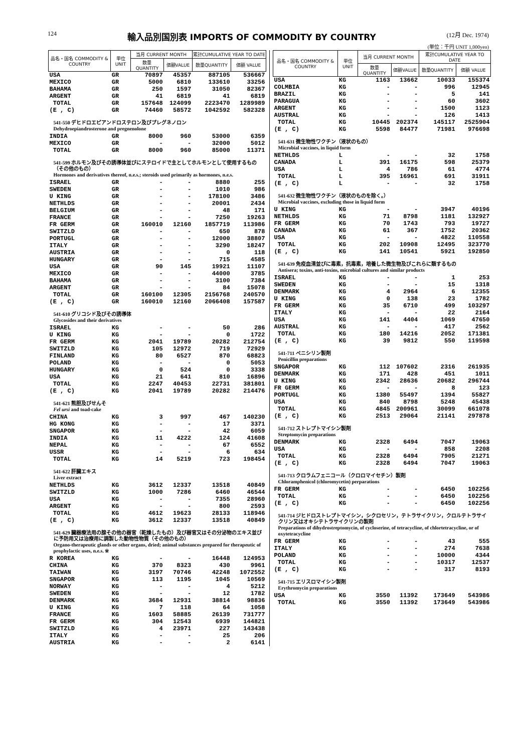124
輸入品別国別表 IMPORTS OF COMMODITY BY COUNTRY
(12月 Dec. 1974)
(単位：千円 UNIT 1,000yen)
| 品名・国名 COMMODITY & COUNTRY | 単位 UNIT | 当月 CURRENT MONTH | | 累計CUMULATIVE YEAR TO DATE | |
| --- | --- | --- | --- | --- | --- |
| | | 数量QUANTITY | 価額VALUE | 数量QUANTITY | 価額 VALUE |
| USA | GR | 70897 | 45357 | 887105 | 536667 |
| MEXICO | GR | 5000 | 6810 | 133610 | 33256 |
| BAHAMA | GR | 250 | 1597 | 31050 | 82367 |
| ARGENT | GR | 41 | 6819 | 41 | 6819 |
| TOTAL | GR | 157648 | 124099 | 2223470 | 1289989 |
| (E , C) | GR | 74460 | 58572 | 1042592 | 582328 |
| 541-550 デヒドロエピアンドロステロン及びプレグネノロン Dehydroepiandrosterone and pregnenolone | | | | | |
| INDIA | GR | 8000 | 960 | 53000 | 6359 |
| MEXICO | GR | - | - | 32000 | 5012 |
| TOTAL | GR | 8000 | 960 | 85000 | 11371 |
| 541-599 ホルモン及びその誘導体並びにステロイドで主としてホルモンとして使用するもの（その他のもの） Hormones and derivatives thereof, n.e.s.; steroids used primarily as hormones, n.e.s. | | | | | |
| ISRAEL | GR | - | - | 8880 | 255 |
| SWEDEN | GR | - | - | 1010 | 986 |
| U KING | GR | - | - | 178100 | 3486 |
| NETHLDS | GR | - | - | 20001 | 2434 |
| BELGIUM | GR | - | - | 48 | 171 |
| FRANCE | GR | - | - | 7250 | 19263 |
| FR GERM | GR | 160010 | 12160 | 1857719 | 113986 |
| SWITZLD | GR | - | - | 650 | 878 |
| PORTUGL | GR | - | - | 12000 | 38807 |
| ITALY | GR | - | - | 3290 | 18247 |
| AUSTRIA | GR | - | - | 0 | 118 |
| HUNGARY | GR | - | - | 715 | 4585 |
| USA | GR | 90 | 145 | 19921 | 11107 |
| MEXICO | GR | - | - | 44000 | 3785 |
| BAHAMA | GR | - | - | 3100 | 7384 |
| ARGENT | GR | - | - | 84 | 15078 |
| TOTAL | GR | 160100 | 12305 | 2156768 | 240570 |
| (E , C) | GR | 160010 | 12160 | 2066408 | 157587 |
| 541-610 グリコシド及びその誘導体 Glycosides and their derivatives | | | | | |
| ISRAEL | KG | - | - | 50 | 286 |
| U KING | KG | - | - | 0 | 1722 |
| FR GERM | KG | 2041 | 19789 | 20282 | 212754 |
| SWITZLD | KG | 105 | 12972 | 719 | 72929 |
| FINLAND | KG | 80 | 6527 | 870 | 68823 |
| POLAND | KG | - | - | 0 | 5053 |
| HUNGARY | KG | 0 | 524 | 0 | 3338 |
| USA | KG | 21 | 641 | 810 | 16896 |
| TOTAL | KG | 2247 | 40453 | 22731 | 381801 |
| (E , C) | KG | 2041 | 19789 | 20282 | 214476 |
| 541-621 熊胆及びせんそ Fel ursi and toad-cake | | | | | |
| CHINA | KG | 3 | 997 | 467 | 140230 |
| HG KONG | KG | - | - | 17 | 3371 |
| SNGAPOR | KG | - | - | 42 | 6059 |
| INDIA | KG | 11 | 4222 | 124 | 41608 |
| NEPAL | KG | - | - | 67 | 6552 |
| USSR | KG | - | - | 6 | 634 |
| TOTAL | KG | 14 | 5219 | 723 | 198454 |
| 541-622 肝臓エキス Liver extract | | | | | |
| NETHLDS | KG | 3612 | 12337 | 13518 | 40849 |
| SWITZLD | KG | 1000 | 7286 | 6460 | 46544 |
| USA | KG | - | - | 7355 | 28960 |
| ARGENT | KG | - | - | 800 | 2593 |
| TOTAL | KG | 4612 | 19623 | 28133 | 118946 |
| (E , C) | KG | 3612 | 12337 | 13518 | 40849 |
| 541-629 臓器療法用の腺その他の器官（乾燥したもの）及び器官又はその分泌物のエキス並びに予防用又は治療用に調製した動物性物質（その他のもの） Organo-therapeutic glands or other organs, dried; animal substances prepared for therapeutic of prophylactic uses, n.e.s. ※ | | | | | |
| R KOREA | KG | - | - | 16448 | 124953 |
| CHINA | KG | 370 | 8323 | 430 | 9961 |
| TAIWAN | KG | 3197 | 70746 | 42248 | 1072552 |
| SNGAPOR | KG | 113 | 1195 | 1045 | 10569 |
| NORWAY | KG | - | - | 4 | 5212 |
| SWEDEN | KG | - | - | 12 | 1782 |
| DENMARK | KG | 3684 | 12931 | 38814 | 98836 |
| U KING | KG | 7 | 118 | 64 | 1058 |
| FRANCE | KG | 1603 | 58885 | 26139 | 731777 |
| FR GERM | KG | 304 | 12543 | 6939 | 144821 |
| SWITZLD | KG | 4 | 23971 | 227 | 143438 |
| ITALY | KG | - | - | 25 | 206 |
| AUSTRIA | KG | - | - | 2 | 6141 |
| 品名・国名 COMMODITY & COUNTRY | 単位 UNIT | 当月 CURRENT MONTH | | 累計CUMULATIVE YEAR TO DATE | |
| --- | --- | --- | --- | --- | --- |
| | | 数量QUANTITY | 価額VALUE | 数量QUANTITY | 価額 VALUE |
| USA | KG | 1163 | 13662 | 10033 | 155374 |
| COLMBIA | KG | - | - | 996 | 12945 |
| BRAZIL | KG | - | - | 5 | 141 |
| PARAGUA | KG | - | - | 60 | 3602 |
| ARGENT | KG | - | - | 1500 | 1123 |
| AUSTRAL | KG | - | - | 126 | 1413 |
| TOTAL | KG | 10445 | 202374 | 145117 | 2525904 |
| (E , C) | KG | 5598 | 84477 | 71981 | 976698 |
| 541-631 微生物性ワクチン（液状のもの） Microbial vaccines, in liquid form | | | | | |
| NETHLDS | L | - | - | 32 | 1758 |
| CANADA | L | 391 | 16175 | 598 | 25379 |
| USA | L | 4 | 786 | 61 | 4774 |
| TOTAL | L | 395 | 16961 | 691 | 31911 |
| (E , C) | L | - | - | 32 | 1758 |
| 541-632 微生物性ワクチン（液状のものを除く。） Microbial vaccines, excluding those in liquid form | | | | | |
| U KING | KG | - | - | 3947 | 40196 |
| NETHLDS | KG | 71 | 8798 | 1181 | 132927 |
| FR GERM | KG | 70 | 1743 | 793 | 19727 |
| CANADA | KG | 61 | 367 | 1752 | 20362 |
| USA | KG | - | - | 4822 | 110558 |
| TOTAL | KG | 202 | 10908 | 12495 | 323770 |
| (E , C) | KG | 141 | 10541 | 5921 | 192850 |
| 541-639 免疫血清並びに毒素，抗毒素，培養した微生物及びこれらに類するもの Antisera; toxins, anti-toxins, microbial cultures and similar products | | | | | |
| ISRAEL | KG | - | - | 1 | 253 |
| SWEDEN | KG | - | - | 15 | 1318 |
| DENMARK | KG | 4 | 2964 | 6 | 12355 |
| U KING | KG | 0 | 138 | 23 | 1782 |
| FR GERM | KG | 35 | 6710 | 499 | 103297 |
| ITALY | KG | - | - | 22 | 2164 |
| USA | KG | 141 | 4404 | 1069 | 47650 |
| AUSTRAL | KG | - | - | 417 | 2562 |
| TOTAL | KG | 180 | 14216 | 2052 | 171381 |
| (E , C) | KG | 39 | 9812 | 550 | 119598 |
| 541-711 ペニシリン製剤 Penicillin preparations | | | | | |
| SNGAPOR | KG | 112 | 107602 | 2316 | 261935 |
| DENMARK | KG | 171 | 428 | 451 | 1011 |
| U KING | KG | 2342 | 28636 | 20682 | 296744 |
| FR GERM | KG | - | - | 8 | 123 |
| PORTUGL | KG | 1380 | 55497 | 1394 | 55827 |
| USA | KG | 840 | 8798 | 5248 | 45438 |
| TOTAL | KG | 4845 | 200961 | 30099 | 661078 |
| (E , C) | KG | 2513 | 29064 | 21141 | 297878 |
| 541-712 ストレプトマイシン製剤 Streptomycin preparations | | | | | |
| DENMARK | KG | 2328 | 6494 | 7047 | 19063 |
| USA | KG | - | - | 858 | 2208 |
| TOTAL | KG | 2328 | 6494 | 7905 | 21271 |
| (E , C) | KG | 2328 | 6494 | 7047 | 19063 |
| 541-713 クロラムフェニコール（クロロマイセチン）製剤 Chloramphenicol (chloromycetin) perparations | | | | | |
| FR GERM | KG | - | - | 6450 | 102256 |
| TOTAL | KG | - | - | 6450 | 102256 |
| (E , C) | KG | - | - | 6450 | 102256 |
| 541-714 ジヒドロストレプトマイシン，シクロセリン，テトラサイクリン，クロルテトラサイクリン又はオキシテトラサイクリンの製剤 Preparations of dihydrostreptomycin, of cycloserine, of tetracycline, of chlortetracycline, or of oxytetracycline | | | | | |
| FR GERM | KG | - | - | 43 | 555 |
| ITALY | KG | - | - | 274 | 7638 |
| POLAND | KG | - | - | 10000 | 4344 |
| TOTAL | KG | - | - | 10317 | 12537 |
| (E , C) | KG | - | - | 317 | 8193 |
| 541-715 エリスロマイシン製剤 Erythromycin preparations | | | | | |
| USA | KG | 3550 | 11392 | 173649 | 543986 |
| TOTAL | KG | 3550 | 11392 | 173649 | 543986 |